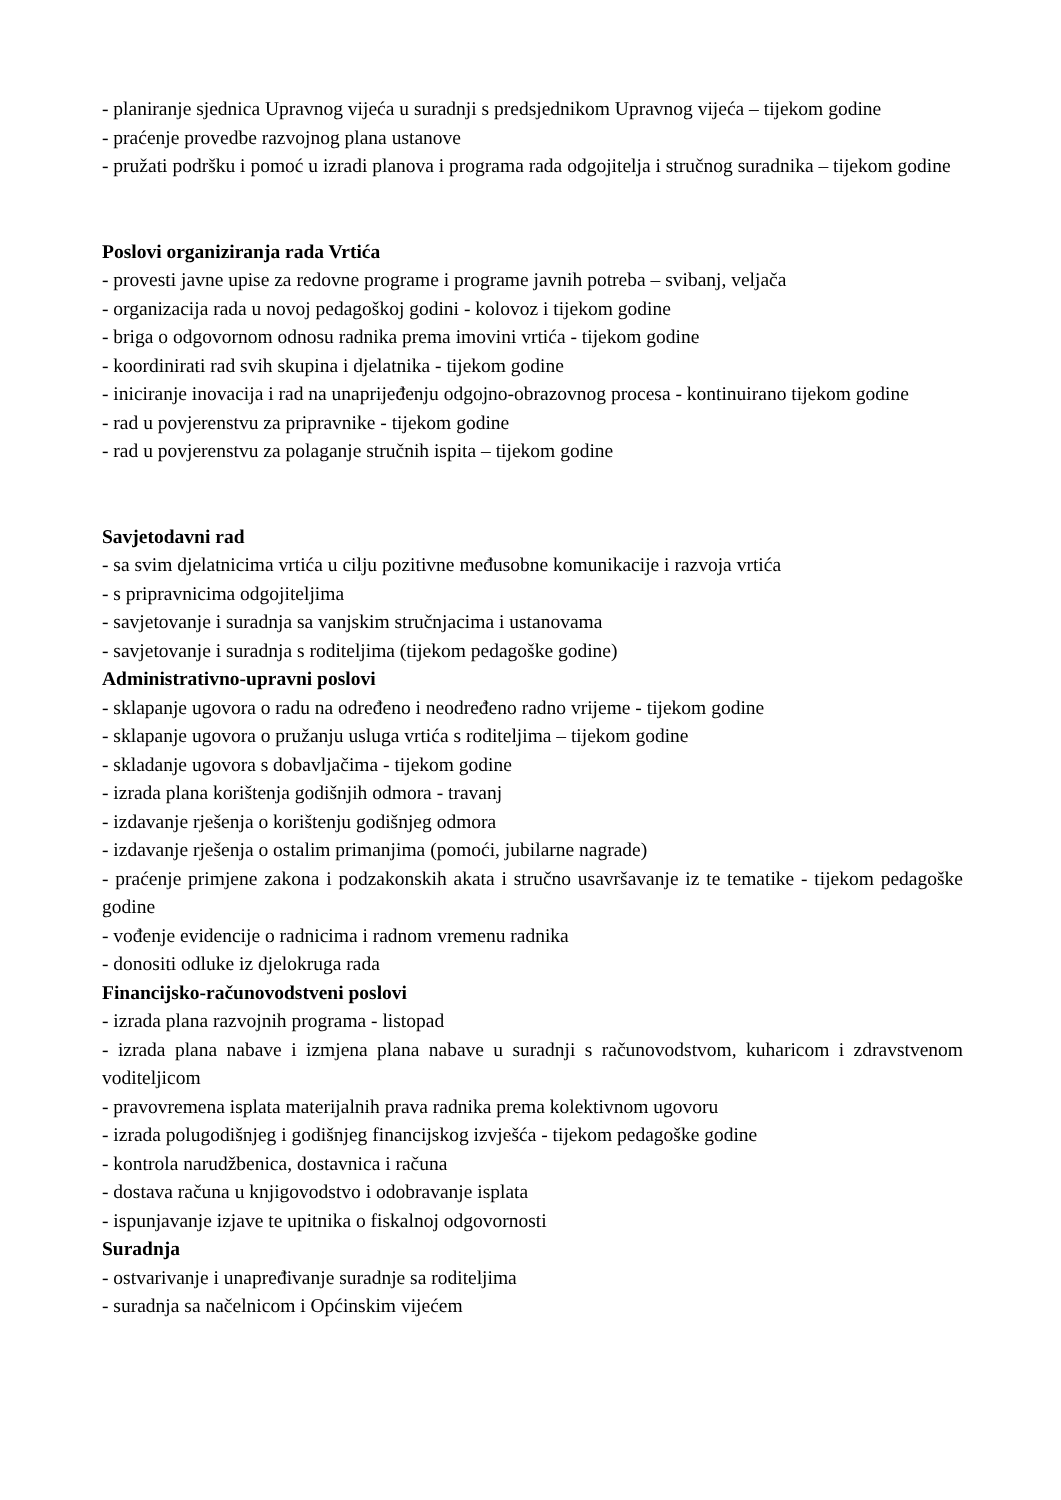- planiranje sjednica Upravnog vijeća u suradnji s predsjednikom Upravnog vijeća – tijekom godine
- praćenje provedbe razvojnog plana ustanove
- pružati podršku i pomoć u izradi planova i programa rada odgojitelja i stručnog suradnika – tijekom godine
Poslovi organiziranja rada Vrtića
- provesti javne upise za redovne programe i programe javnih potreba – svibanj, veljača
- organizacija rada u novoj pedagoškoj godini - kolovoz i tijekom godine
- briga o odgovornom odnosu radnika prema imovini vrtića - tijekom godine
- koordinirati rad svih skupina i djelatnika - tijekom godine
- iniciranje inovacija i rad na unaprijeđenju odgojno-obrazovnog procesa - kontinuirano tijekom godine
- rad u povjerenstvu za pripravnike - tijekom godine
- rad u povjerenstvu za polaganje stručnih ispita – tijekom godine
Savjetodavni rad
- sa svim djelatnicima vrtića u cilju pozitivne međusobne komunikacije i razvoja vrtića
- s pripravnicima odgojiteljima
- savjetovanje i suradnja sa vanjskim stručnjacima i ustanovama
- savjetovanje i suradnja s roditeljima (tijekom pedagoške godine)
Administrativno-upravni poslovi
- sklapanje ugovora o radu na određeno i neodređeno radno vrijeme - tijekom godine
- sklapanje ugovora o pružanju usluga vrtića s roditeljima – tijekom godine
- skladanje ugovora s dobavljačima - tijekom godine
- izrada plana korištenja godišnjih odmora - travanj
- izdavanje rješenja o korištenju godišnjeg odmora
- izdavanje rješenja o ostalim primanjima (pomoći, jubilarne nagrade)
- praćenje primjene zakona i podzakonskih akata i stručno usavršavanje iz te tematike - tijekom pedagoške godine
- vođenje evidencije o radnicima i radnom vremenu radnika
- donositi odluke iz djelokruga rada
Financijsko-računovodstveni poslovi
- izrada plana razvojnih programa - listopad
- izrada plana nabave i izmjena plana nabave u suradnji s računovodstvom, kuharicom i zdravstvenom voditeljicom
- pravovremena isplata materijalnih prava radnika prema kolektivnom ugovoru
- izrada polugodišnjeg i godišnjeg financijskog izvješća - tijekom pedagoške godine
- kontrola narudžbenica, dostavnica i računa
- dostava računa u knjigovodstvo i odobravanje isplata
- ispunjavanje izjave te upitnika o fiskalnoj odgovornosti
Suradnja
- ostvarivanje i unapređivanje suradnje sa roditeljima
- suradnja sa načelnicom i Općinskim vijećem